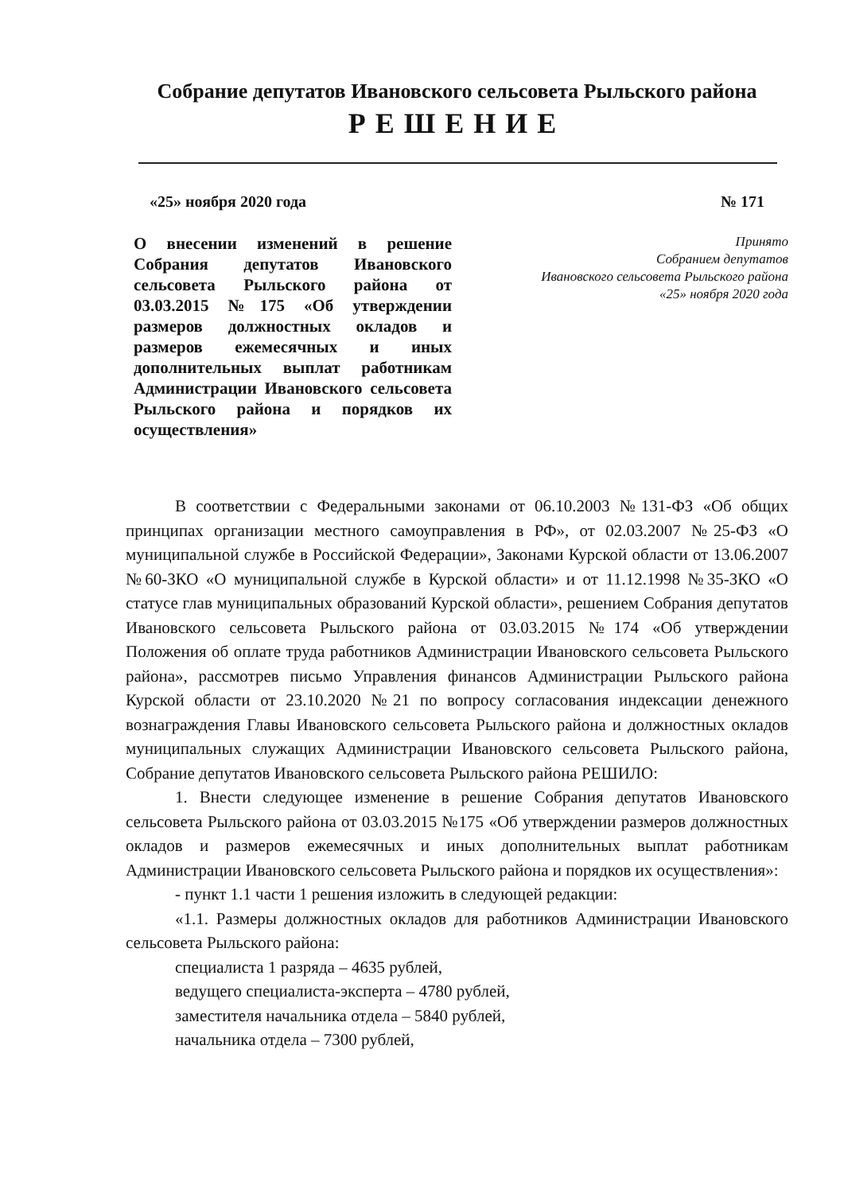Собрание депутатов Ивановского сельсовета Рыльского района
РЕШЕНИЕ
«25» ноября 2020 года № 171
О внесении изменений в решение Собрания депутатов Ивановского сельсовета Рыльского района от 03.03.2015 №175 «Об утверждении размеров должностных окладов и размеров ежемесячных и иных дополнительных выплат работникам Администрации Ивановского сельсовета Рыльского района и порядков их осуществления»
Принято
Собранием депутатов
Ивановского сельсовета Рыльского района
«25» ноября 2020 года
В соответствии с Федеральными законами от 06.10.2003 №131-ФЗ «Об общих принципах организации местного самоуправления в РФ», от 02.03.2007 №25-ФЗ «О муниципальной службе в Российской Федерации», Законами Курской области от 13.06.2007 №60-ЗКО «О муниципальной службе в Курской области» и от 11.12.1998 №35-ЗКО «О статусе глав муниципальных образований Курской области», решением Собрания депутатов Ивановского сельсовета Рыльского района от 03.03.2015 №174 «Об утверждении Положения об оплате труда работников Администрации Ивановского сельсовета Рыльского района», рассмотрев письмо Управления финансов Администрации Рыльского района Курской области от 23.10.2020 №21 по вопросу согласования индексации денежного вознаграждения Главы Ивановского сельсовета Рыльского района и должностных окладов муниципальных служащих Администрации Ивановского сельсовета Рыльского района, Собрание депутатов Ивановского сельсовета Рыльского района РЕШИЛО:
1. Внести следующее изменение в решение Собрания депутатов Ивановского сельсовета Рыльского района от 03.03.2015 №175 «Об утверждении размеров должностных окладов и размеров ежемесячных и иных дополнительных выплат работникам Администрации Ивановского сельсовета Рыльского района и порядков их осуществления»:
- пункт 1.1 части 1 решения изложить в следующей редакции:
«1.1. Размеры должностных окладов для работников Администрации Ивановского сельсовета Рыльского района:
специалиста 1 разряда – 4635 рублей,
ведущего специалиста-эксперта – 4780 рублей,
заместителя начальника отдела – 5840 рублей,
начальника отдела – 7300 рублей,